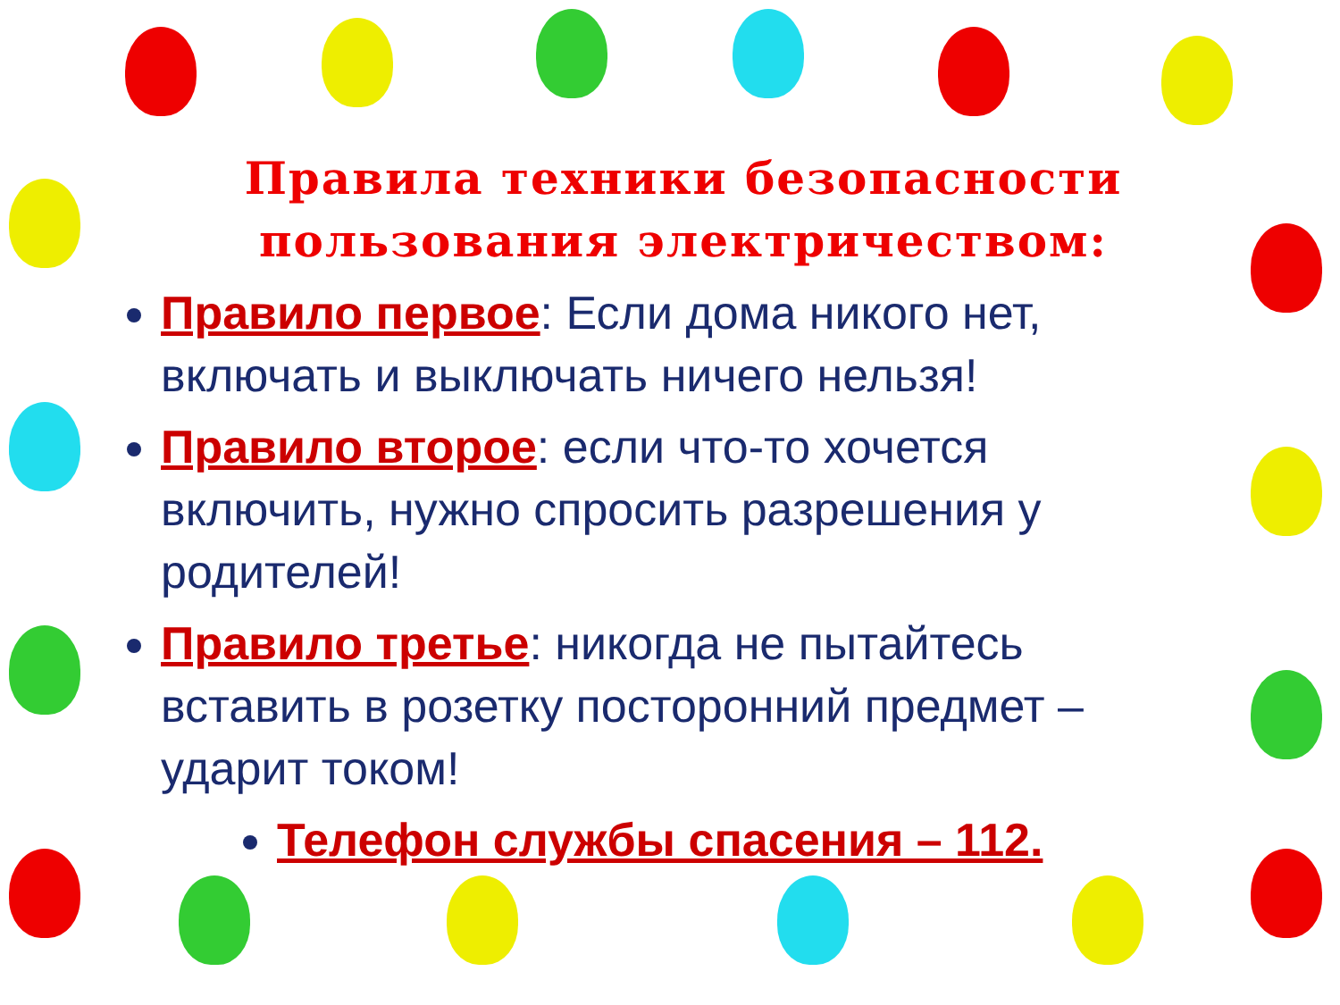Правила техники безопасности пользования электричеством:
Правило первое: Если дома никого нет, включать и выключать ничего нельзя!
Правило второе: если что-то хочется включить, нужно спросить разрешения у родителей!
Правило третье: никогда не пытайтесь вставить в розетку посторонний предмет – ударит током!
Телефон службы спасения – 112.